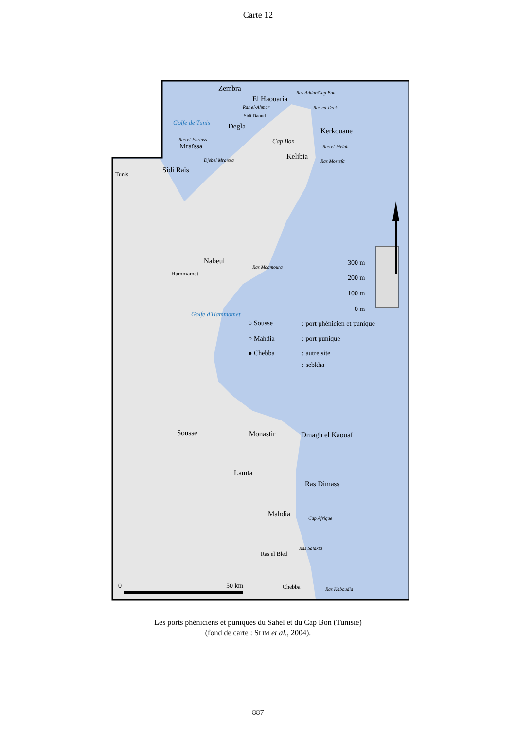Carte 12
Zembra
El Haouaria
Degla
Kerkouane
Kelibia
Mraïssa
Sidi Raïs
Nabeul
Sousse
Monastir
Dmagh el Kaouaf
Lamta
Ras Dimass
Mahdia
Tunis
Hammamet
Ras el Bled
Chebba
Ras Addar/Cap Bon
Ras el-Ahmar
Ras ed-Drek
Sidi Daoud
Ras el-Melah
Ras Mostefa
Ras el-Fortass
Djebel Mraïssa
Ras Maamoura
Cap Afrique
Ras Salakta
Ras Kaboudia
Golfe de Tunis
Cap Bon
Golfe d'Hammamet
300 m
200 m
100 m
0 m
○ Sousse
: port phénicien et punique
○ Mahdia
: port punique
● Chebba
: autre site
: sebkha
0
50 km
Les ports phéniciens et puniques du Sahel et du Cap Bon (Tunisie)
(fond de carte : SLIM et al., 2004).
887